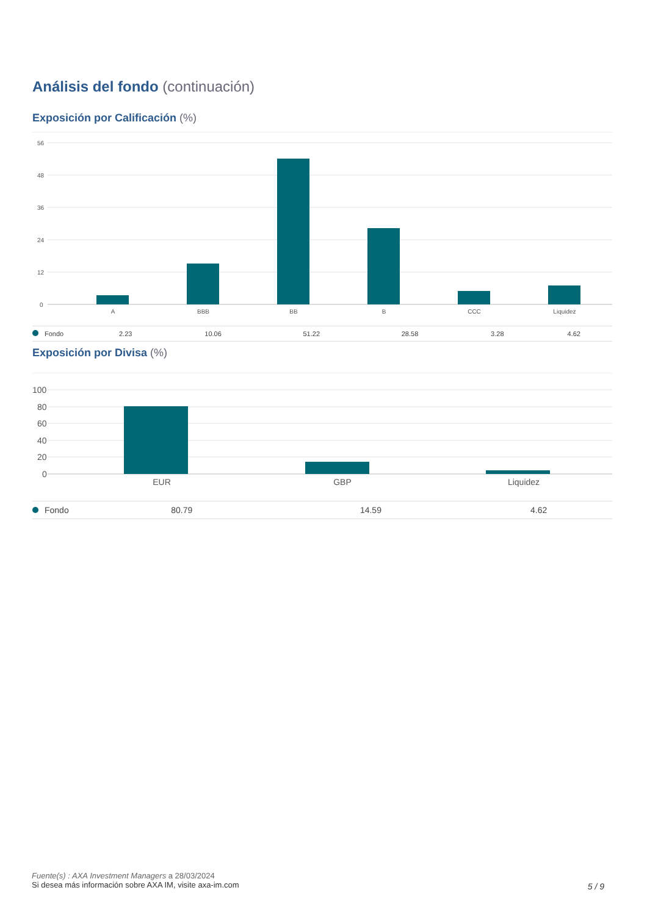Análisis del fondo (continuación)
Exposición por Calificación (%)
56
48
36
24
12
0
A
BBB
BB
B
CCC
Liquidez
| Fondo | 2.23 | 10.06 | 51.22 | 28.58 | 3.28 | 4.62 |
Exposición por Divisa (%)
100
80
60
40
20
0
EUR
GBP
Liquidez
| Fondo | 80.79 | 14.59 | 4.62 |
Fuente(s) : AXA Investment Managers a 28/03/2024
Si desea más información sobre AXA IM, visite axa-im.com
5 / 9